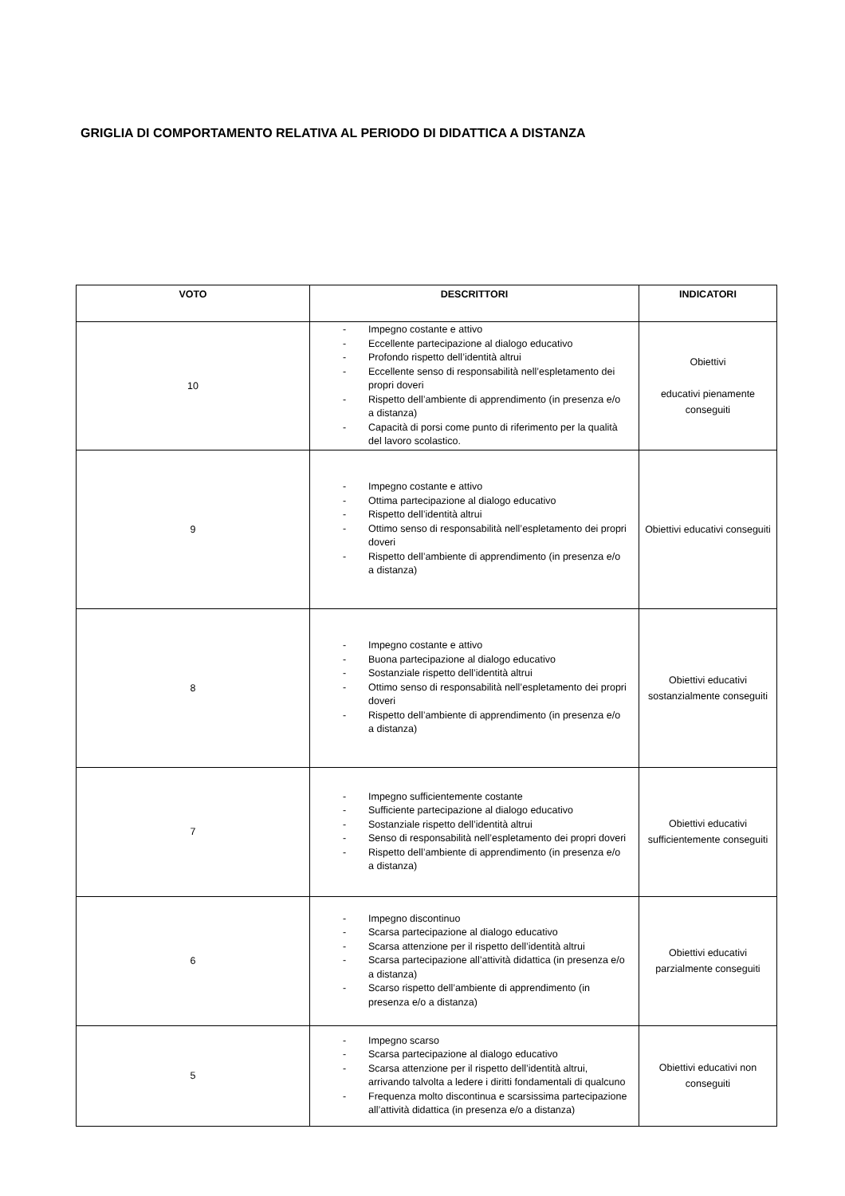GRIGLIA DI COMPORTAMENTO RELATIVA AL PERIODO DI DIDATTICA A DISTANZA
| VOTO | DESCRITTORI | INDICATORI |
| --- | --- | --- |
| 10 | - Impegno costante e attivo - Eccellente partecipazione al dialogo educativo - Profondo rispetto dell’identità altrui - Eccellente senso di responsabilità nell’espletamento dei propri doveri - Rispetto dell’ambiente di apprendimento (in presenza e/o a distanza) - Capacità di porsi come punto di riferimento per la qualità del lavoro scolastico. | Obiettivi educativi pienamente conseguiti |
| 9 | - Impegno costante e attivo - Ottima partecipazione al dialogo educativo - Rispetto dell’identità altrui - Ottimo senso di responsabilità nell’espletamento dei propri doveri - Rispetto dell’ambiente di apprendimento (in presenza e/o a distanza) | Obiettivi educativi conseguiti |
| 8 | - Impegno costante e attivo - Buona partecipazione al dialogo educativo - Sostanziale rispetto dell’identità altrui - Ottimo senso di responsabilità nell’espletamento dei propri doveri - Rispetto dell’ambiente di apprendimento (in presenza e/o a distanza) | Obiettivi educativi sostanzialmente conseguiti |
| 7 | - Impegno sufficientemente costante - Sufficiente partecipazione al dialogo educativo - Sostanziale rispetto dell’identità altrui - Senso di responsabilità nell’espletamento dei propri doveri - Rispetto dell’ambiente di apprendimento (in presenza e/o a distanza) | Obiettivi educativi sufficientemente conseguiti |
| 6 | - Impegno discontinuo - Scarsa partecipazione al dialogo educativo - Scarsa attenzione per il rispetto dell’identità altrui - Scarsa partecipazione all’attività didattica (in presenza e/o a distanza) - Scarso rispetto dell’ambiente di apprendimento (in presenza e/o a distanza) | Obiettivi educativi parzialmente conseguiti |
| 5 | - Impegno scarso - Scarsa partecipazione al dialogo educativo - Scarsa attenzione per il rispetto dell’identità altrui, arrivando talvolta a ledere i diritti fondamentali di qualcuno - Frequenza molto discontinua e scarsissima partecipazione all’attività didattica (in presenza e/o a distanza) | Obiettivi educativi non conseguiti |